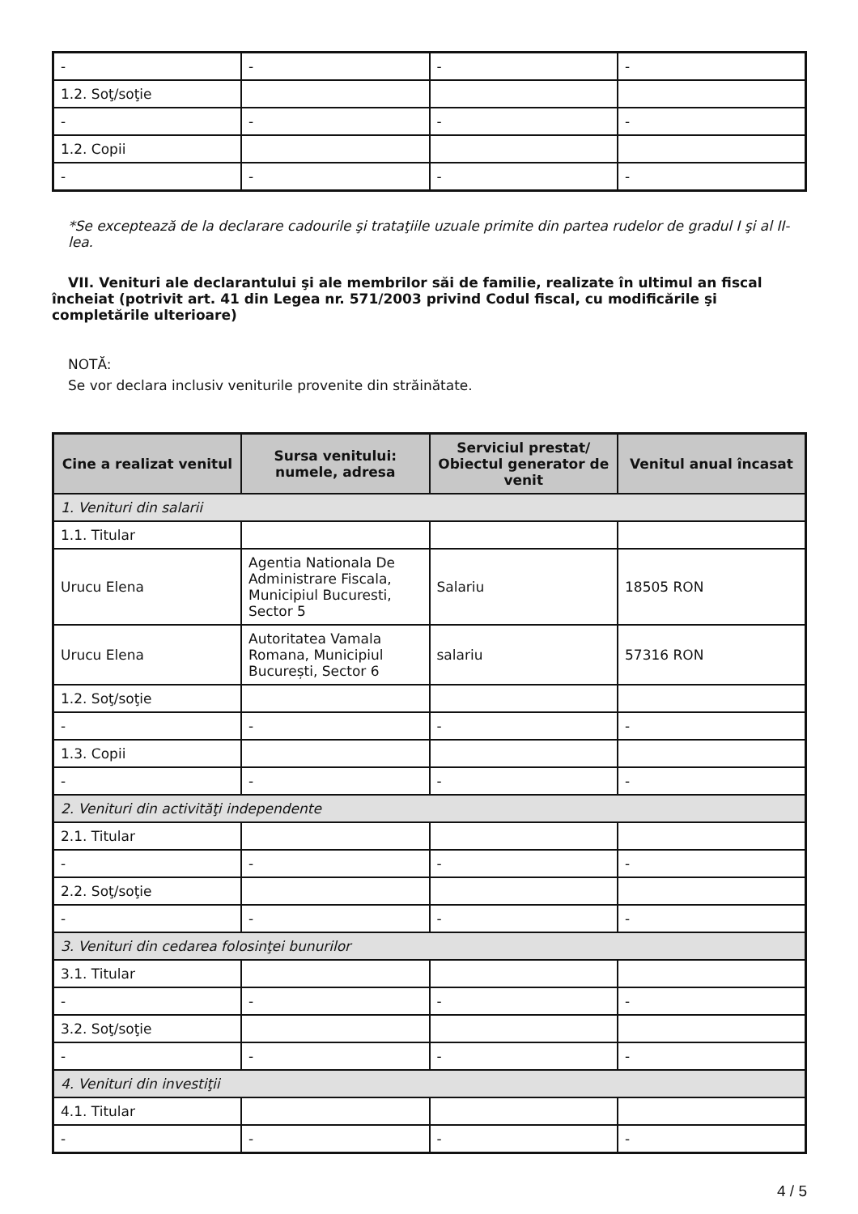| - | - | - | - |
| 1.2. Soţ/soţie | | | |
| - | - | - | - |
| 1.2. Copii | | | |
| - | - | - | - |
*Se exceptează de la declarare cadourile şi trataţiile uzuale primite din partea rudelor de gradul I şi al II-lea.
VII. Venituri ale declarantului şi ale membrilor săi de familie, realizate în ultimul an fiscal încheiat (potrivit art. 41 din Legea nr. 571/2003 privind Codul fiscal, cu modificările şi completările ulterioare)
NOTĂ:
Se vor declara inclusiv veniturile provenite din străinătate.
| Cine a realizat venitul | Sursa venitului: numele, adresa | Serviciul prestat/ Obiectul generator de venit | Venitul anual încasat |
| --- | --- | --- | --- |
| 1. Venituri din salarii | | | |
| 1.1. Titular | | | |
| Urucu Elena | Agentia Nationala De Administrare Fiscala, Municipiul Bucuresti, Sector 5 | Salariu | 18505 RON |
| Urucu Elena | Autoritatea Vamala Romana, Municipiul București, Sector 6 | salariu | 57316 RON |
| 1.2. Soţ/soţie | | | |
| - | - | - | - |
| 1.3. Copii | | | |
| - | - | - | - |
| 2. Venituri din activităţi independente | | | |
| 2.1. Titular | | | |
| - | - | - | - |
| 2.2. Soţ/soţie | | | |
| - | - | - | - |
| 3. Venituri din cedarea folosinţei bunurilor | | | |
| 3.1. Titular | | | |
| - | - | - | - |
| 3.2. Soţ/soţie | | | |
| - | - | - | - |
| 4. Venituri din investiţii | | | |
| 4.1. Titular | | | |
| - | - | - | - |
4 / 5